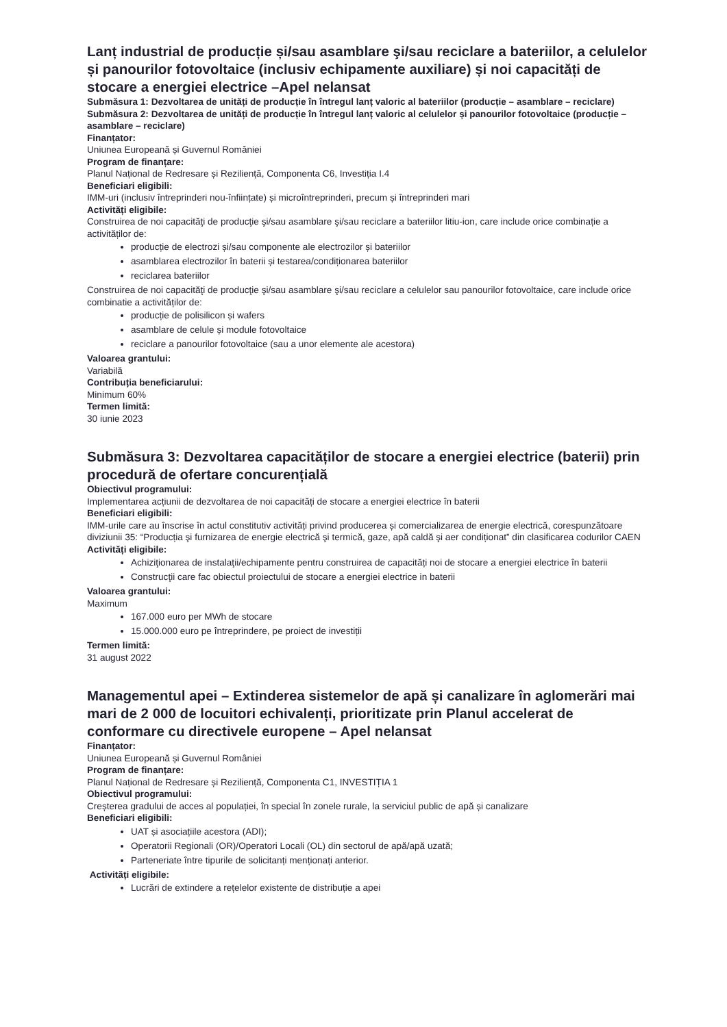Lanț industrial de producție și/sau asamblare şi/sau reciclare a bateriilor, a celulelor și panourilor fotovoltaice (inclusiv echipamente auxiliare) și noi capacități de stocare a energiei electrice –Apel nelansat
Submăsura 1: Dezvoltarea de unități de producție în întregul lanț valoric al bateriilor (producție – asamblare – reciclare)
Submăsura 2: Dezvoltarea de unități de producție în întregul lanț valoric al celulelor și panourilor fotovoltaice (producție – asamblare – reciclare)
Finanțator:
Uniunea Europeană și Guvernul României
Program de finanțare:
Planul Național de Redresare și Reziliență, Componenta C6, Investiția I.4
Beneficiari eligibili:
IMM-uri (inclusiv întreprinderi nou-înființate) și microîntreprinderi, precum și întreprinderi mari
Activități eligibile:
Construirea de noi capacităţi de producţie şi/sau asamblare şi/sau reciclare a bateriilor litiu-ion, care include orice combinație a activităților de:
producție de electrozi și/sau componente ale electrozilor și bateriilor
asamblarea electrozilor în baterii și testarea/condiționarea bateriilor
reciclarea bateriilor
Construirea de noi capacităţi de producţie şi/sau asamblare şi/sau reciclare a celulelor sau panourilor fotovoltaice, care include orice combinatie a activităților de:
producție de polisilicon și wafers
asamblare de celule și module fotovoltaice
reciclare a panourilor fotovoltaice (sau a unor elemente ale acestora)
Valoarea grantului:
Variabilă
Contribuția beneficiarului:
Minimum 60%
Termen limită:
30 iunie 2023
Submăsura 3: Dezvoltarea capacităților de stocare a energiei electrice (baterii) prin procedură de ofertare concurențială
Obiectivul programului:
Implementarea acțiunii de dezvoltarea de noi capacități de stocare a energiei electrice în baterii
Beneficiari eligibili:
IMM-urile care au înscrise în actul constitutiv activități privind producerea și comercializarea de energie electrică, corespunzătoare diviziunii 35: “Producția şi furnizarea de energie electrică şi termică, gaze, apă caldă şi aer condiționat” din clasificarea codurilor CAEN
Activități eligibile:
Achiziţionarea de instalaţii/echipamente pentru construirea de capacități noi de stocare a energiei electrice în baterii
Construcţii care fac obiectul proiectului de stocare a energiei electrice in baterii
Valoarea grantului:
Maximum
167.000 euro per MWh de stocare
15.000.000 euro pe întreprindere, pe proiect de investiții
Termen limită:
31 august 2022
Managementul apei – Extinderea sistemelor de apă și canalizare în aglomerări mai mari de 2 000 de locuitori echivalenți, prioritizate prin Planul accelerat de conformare cu directivele europene – Apel nelansat
Finanțator:
Uniunea Europeană și Guvernul României
Program de finanțare:
Planul Național de Redresare și Reziliență, Componenta C1, INVESTIȚIA 1
Obiectivul programului:
Creșterea gradului de acces al populației, în special în zonele rurale, la serviciul public de apă și canalizare
Beneficiari eligibili:
UAT și asociațiile acestora (ADI);
Operatorii Regionali (OR)/Operatori Locali (OL) din sectorul de apă/apă uzată;
Parteneriate între tipurile de solicitanți menționați anterior.
Activități eligibile:
Lucrări de extindere a rețelelor existente de distribuție a apei